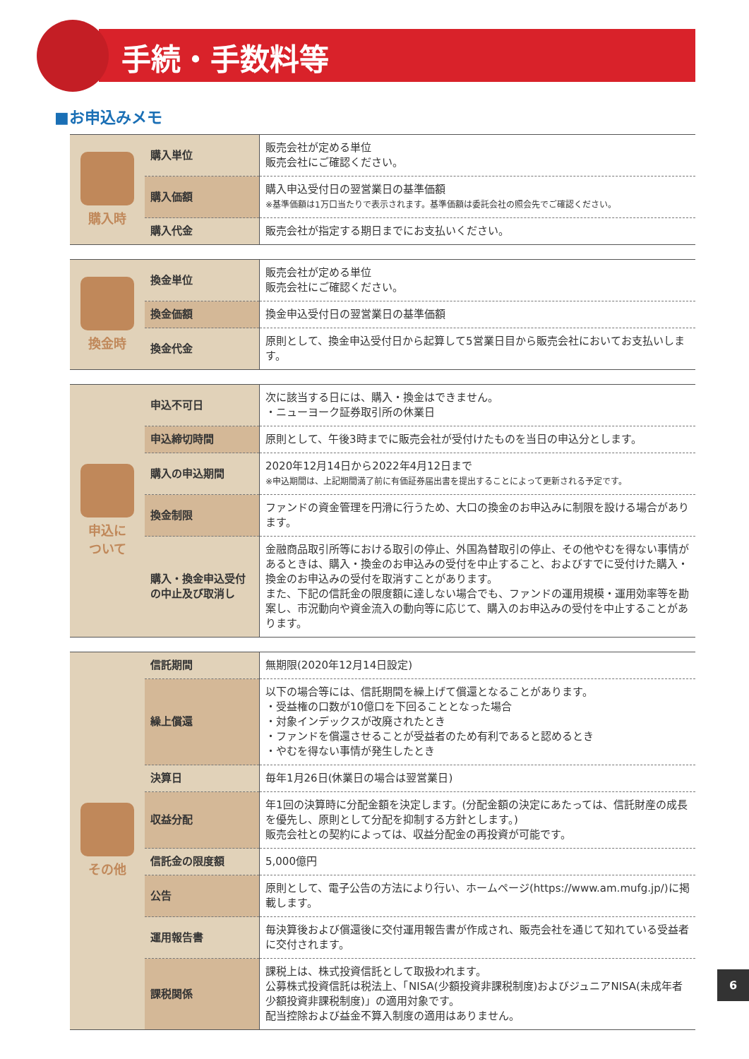手続・手数料等
■お申込みメモ
| 購入時 | 購入単位 | 販売会社が定める単位 販売会社にご確認ください。 |
| | 購入価額 | 購入申込受付日の翌営業日の基準価額 ※基準価額は1万口当たりで表示されます。基準価額は委託会社の照会先でご確認ください。 |
| | 購入代金 | 販売会社が指定する期日までにお支払いください。 |
| 換金時 | 換金単位 | 販売会社が定める単位 販売会社にご確認ください。 |
| | 換金価額 | 換金申込受付日の翌営業日の基準価額 |
| | 換金代金 | 原則として、換金申込受付日から起算して5営業日目から販売会社においてお支払いします。 |
| 申込に ついて | 申込不可日 | 次に該当する日には、購入・換金はできません。 ・ニューヨーク証券取引所の休業日 |
| | 申込締切時間 | 原則として、午後3時までに販売会社が受付けたものを当日の申込分とします。 |
| | 購入の申込期間 | 2020年12月14日から2022年4月12日まで ※申込期間は、上記期間満了前に有価証券届出書を提出することによって更新される予定です。 |
| | 換金制限 | ファンドの資金管理を円滑に行うため、大口の換金のお申込みに制限を設ける場合があります。 |
| | 購入・換金申込受付の中止及び取消し | 金融商品取引所等における取引の停止、外国為替取引の停止、その他やむを得ない事情があるときは、購入・換金のお申込みの受付を中止すること、およびすでに受付けた購入・換金のお申込みの受付を取消すことがあります。 また、下記の信託金の限度額に達しない場合でも、ファンドの運用規模・運用効率等を勘案し、市況動向や資金流入の動向等に応じて、購入のお申込みの受付を中止することがあります。 |
| その他 | 信託期間 | 無期限(2020年12月14日設定) |
| | 繰上償還 | 以下の場合等には、信託期間を繰上げて償還となることがあります。 ・受益権の口数が10億口を下回ることとなった場合 ・対象インデックスが改廃されたとき ・ファンドを償還させることが受益者のため有利であると認めるとき ・やむを得ない事情が発生したとき |
| | 決算日 | 毎年1月26日(休業日の場合は翌営業日) |
| | 収益分配 | 年1回の決算時に分配金額を決定します。(分配金額の決定にあたっては、信託財産の成長を優先し、原則として分配を抑制する方針とします。) 販売会社との契約によっては、収益分配金の再投資が可能です。 |
| | 信託金の限度額 | 5,000億円 |
| | 公告 | 原則として、電子公告の方法により行い、ホームページ(https://www.am.mufg.jp/)に掲載します。 |
| | 運用報告書 | 毎決算後および償還後に交付運用報告書が作成され、販売会社を通じて知れている受益者に交付されます。 |
| | 課税関係 | 課税上は、株式投資信託として取扱われます。 公募株式投資信託は税法上、「NISA(少額投資非課税制度)およびジュニアNISA(未成年者少額投資非課税制度)」の適用対象です。 配当控除および益金不算入制度の適用はありません。 |
6